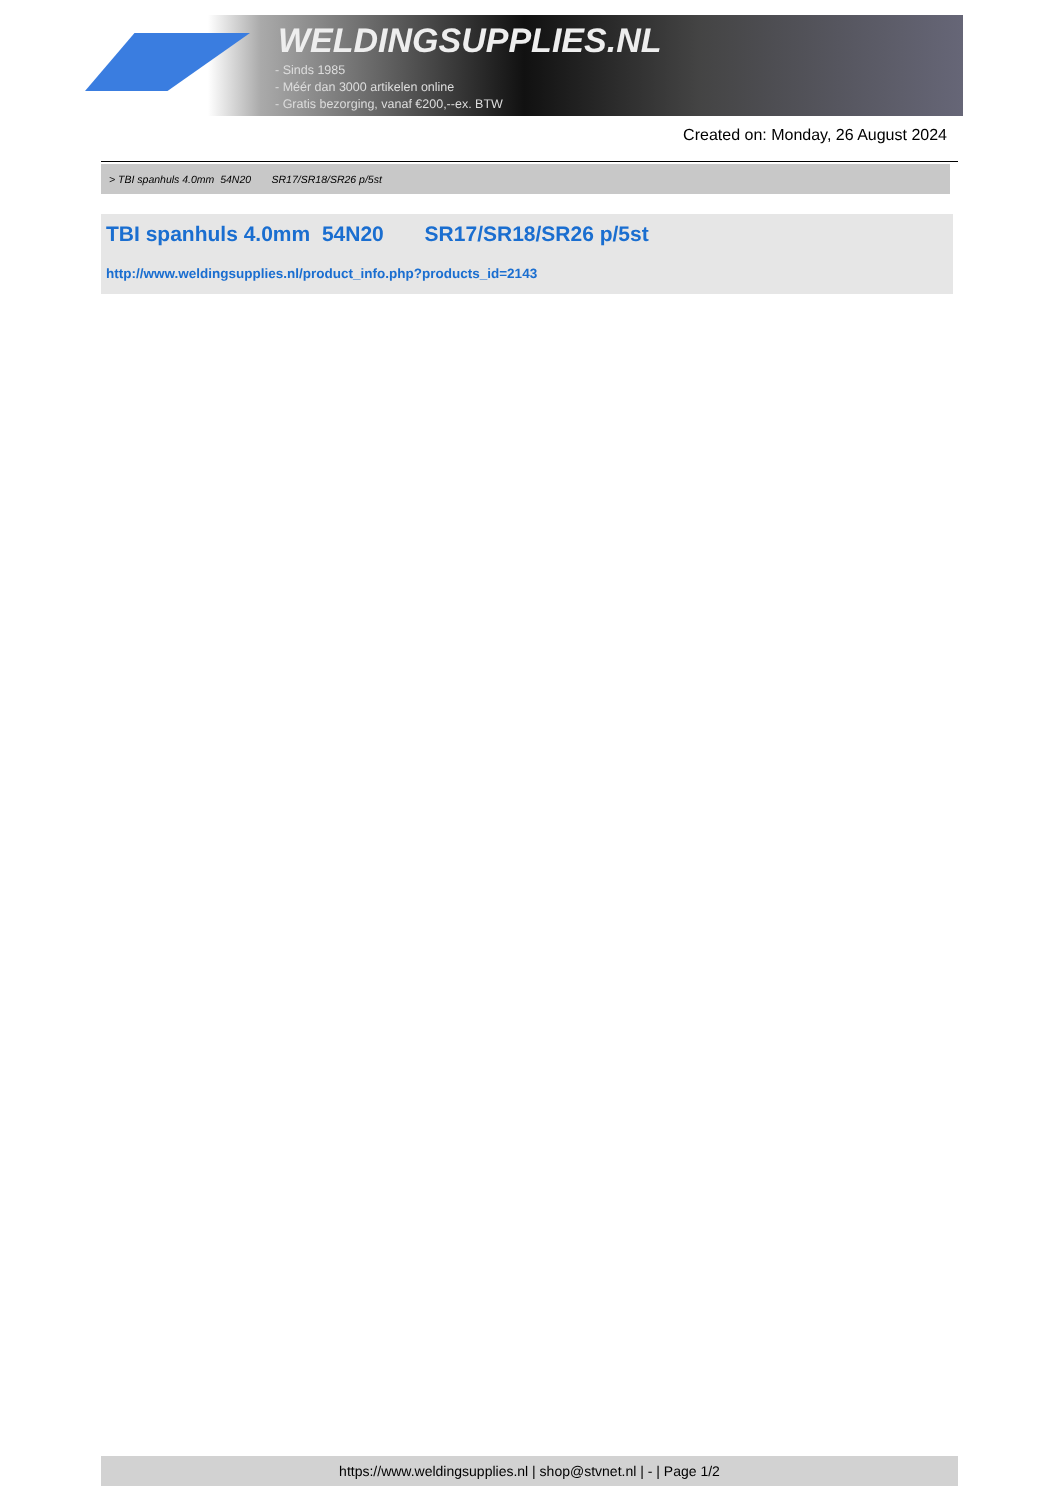WELDINGSUPPLIES.NL
- Sinds 1985
- Méér dan 3000 artikelen online
- Gratis bezorging, vanaf €200,--ex. BTW
Created on: Monday, 26 August 2024
> TBI spanhuls 4.0mm 54N20 SR17/SR18/SR26 p/5st
TBI spanhuls 4.0mm 54N20 SR17/SR18/SR26 p/5st
http://www.weldingsupplies.nl/product_info.php?products_id=2143
https://www.weldingsupplies.nl | shop@stvnet.nl | - | Page 1/2